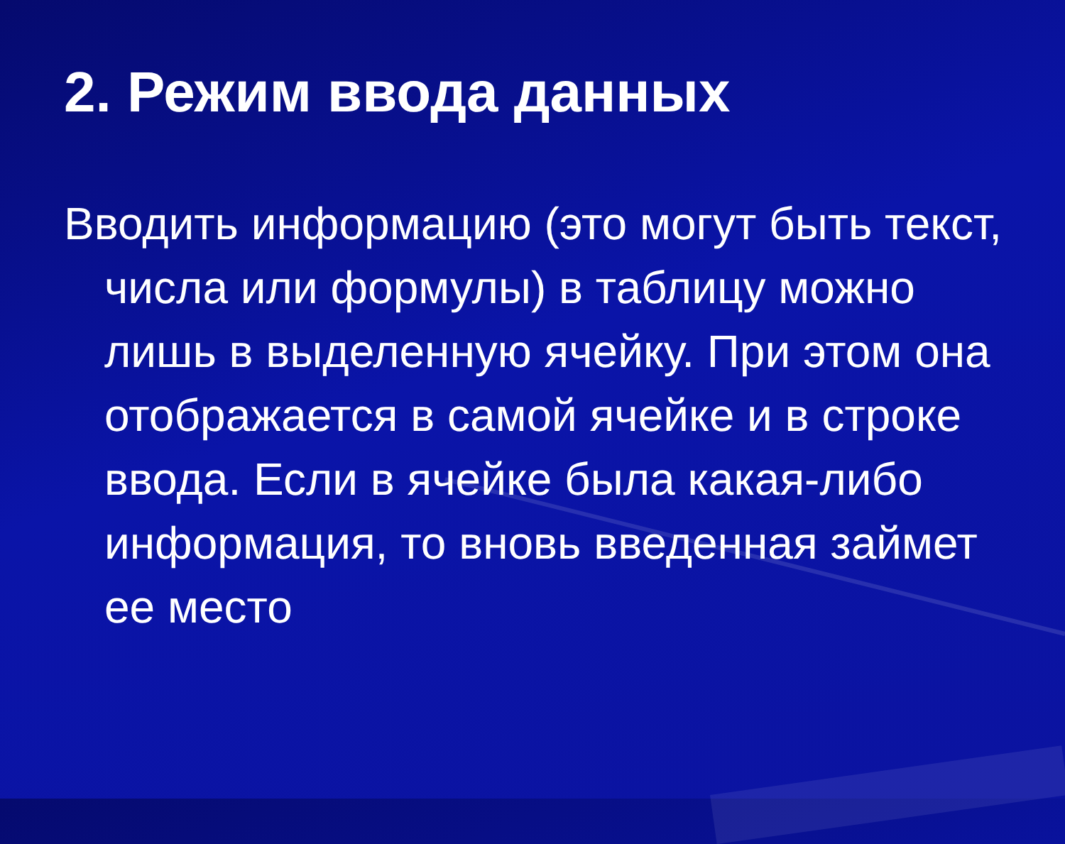2. Режим ввода данных
Вводить информацию (это могут быть текст, числа или формулы) в таблицу можно лишь в выделенную ячейку. При этом она отображается в самой ячейке и в строке ввода. Если в ячейке была какая-либо информация, то вновь введенная займет ее место